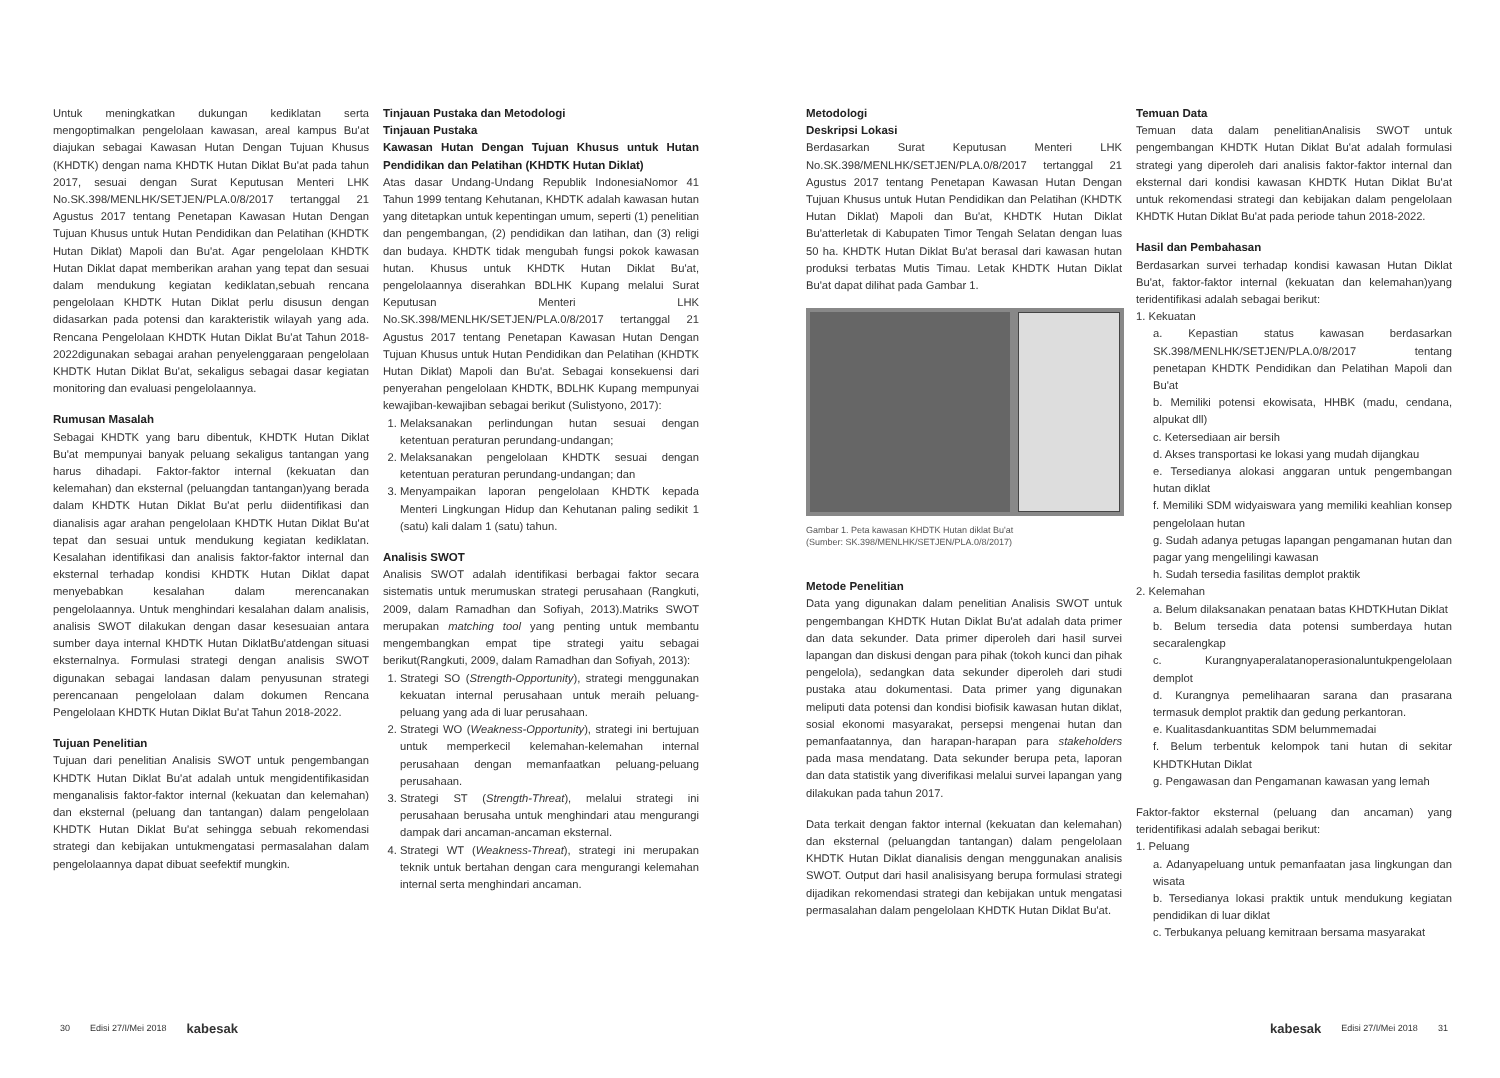Untuk meningkatkan dukungan kediklatan serta mengoptimalkan pengelolaan kawasan, areal kampus Bu'at diajukan sebagai Kawasan Hutan Dengan Tujuan Khusus (KHDTK) dengan nama KHDTK Hutan Diklat Bu'at pada tahun 2017, sesuai dengan Surat Keputusan Menteri LHK No.SK.398/MENLHK/SETJEN/PLA.0/8/2017 tertanggal 21 Agustus 2017 tentang Penetapan Kawasan Hutan Dengan Tujuan Khusus untuk Hutan Pendidikan dan Pelatihan (KHDTK Hutan Diklat) Mapoli dan Bu'at. Agar pengelolaan KHDTK Hutan Diklat dapat memberikan arahan yang tepat dan sesuai dalam mendukung kegiatan kediklatan,sebuah rencana pengelolaan KHDTK Hutan Diklat perlu disusun dengan didasarkan pada potensi dan karakteristik wilayah yang ada. Rencana Pengelolaan KHDTK Hutan Diklat Bu'at Tahun 2018-2022digunakan sebagai arahan penyelenggaraan pengelolaan KHDTK Hutan Diklat Bu'at, sekaligus sebagai dasar kegiatan monitoring dan evaluasi pengelolaannya.
Rumusan Masalah
Sebagai KHDTK yang baru dibentuk, KHDTK Hutan Diklat Bu'at mempunyai banyak peluang sekaligus tantangan yang harus dihadapi. Faktor-faktor internal (kekuatan dan kelemahan) dan eksternal (peluangdan tantangan)yang berada dalam KHDTK Hutan Diklat Bu'at perlu diidentifikasi dan dianalisis agar arahan pengelolaan KHDTK Hutan Diklat Bu'at tepat dan sesuai untuk mendukung kegiatan kediklatan. Kesalahan identifikasi dan analisis faktor-faktor internal dan eksternal terhadap kondisi KHDTK Hutan Diklat dapat menyebabkan kesalahan dalam merencanakan pengelolaannya. Untuk menghindari kesalahan dalam analisis, analisis SWOT dilakukan dengan dasar kesesuaian antara sumber daya internal KHDTK Hutan DiklatBu'atdengan situasi eksternalnya. Formulasi strategi dengan analisis SWOT digunakan sebagai landasan dalam penyusunan strategi perencanaan pengelolaan dalam dokumen Rencana Pengelolaan KHDTK Hutan Diklat Bu'at Tahun 2018-2022.
Tujuan Penelitian
Tujuan dari penelitian Analisis SWOT untuk pengembangan KHDTK Hutan Diklat Bu'at adalah untuk mengidentifikasidan menganalisis faktor-faktor internal (kekuatan dan kelemahan) dan eksternal (peluang dan tantangan) dalam pengelolaan KHDTK Hutan Diklat Bu'at sehingga sebuah rekomendasi strategi dan kebijakan untukmengatasi permasalahan dalam pengelolaannya dapat dibuat seefektif mungkin.
Tinjauan Pustaka dan Metodologi
Tinjauan Pustaka
Kawasan Hutan Dengan Tujuan Khusus untuk Hutan Pendidikan dan Pelatihan (KHDTK Hutan Diklat)
Atas dasar Undang-Undang Republik IndonesiaNomor 41 Tahun 1999 tentang Kehutanan, KHDTK adalah kawasan hutan yang ditetapkan untuk kepentingan umum, seperti (1) penelitian dan pengembangan, (2) pendidikan dan latihan, dan (3) religi dan budaya. KHDTK tidak mengubah fungsi pokok kawasan hutan. Khusus untuk KHDTK Hutan Diklat Bu'at, pengelolaannya diserahkan BDLHK Kupang melalui Surat Keputusan Menteri LHK No.SK.398/MENLHK/SETJEN/PLA.0/8/2017 tertanggal 21 Agustus 2017 tentang Penetapan Kawasan Hutan Dengan Tujuan Khusus untuk Hutan Pendidikan dan Pelatihan (KHDTK Hutan Diklat) Mapoli dan Bu'at. Sebagai konsekuensi dari penyerahan pengelolaan KHDTK, BDLHK Kupang mempunyai kewajiban-kewajiban sebagai berikut (Sulistyono, 2017):
1. Melaksanakan perlindungan hutan sesuai dengan ketentuan peraturan perundang-undangan;
2. Melaksanakan pengelolaan KHDTK sesuai dengan ketentuan peraturan perundang-undangan; dan
3. Menyampaikan laporan pengelolaan KHDTK kepada Menteri Lingkungan Hidup dan Kehutanan paling sedikit 1 (satu) kali dalam 1 (satu) tahun.
Analisis SWOT
Analisis SWOT adalah identifikasi berbagai faktor secara sistematis untuk merumuskan strategi perusahaan (Rangkuti, 2009, dalam Ramadhan dan Sofiyah, 2013).Matriks SWOT merupakan matching tool yang penting untuk membantu mengembangkan empat tipe strategi yaitu sebagai berikut(Rangkuti, 2009, dalam Ramadhan dan Sofiyah, 2013):
1. Strategi SO (Strength-Opportunity), strategi menggunakan kekuatan internal perusahaan untuk meraih peluang-peluang yang ada di luar perusahaan.
2. Strategi WO (Weakness-Opportunity), strategi ini bertujuan untuk memperkecil kelemahan-kelemahan internal perusahaan dengan memanfaatkan peluang-peluang perusahaan.
3. Strategi ST (Strength-Threat), melalui strategi ini perusahaan berusaha untuk menghindari atau mengurangi dampak dari ancaman-ancaman eksternal.
4. Strategi WT (Weakness-Threat), strategi ini merupakan teknik untuk bertahan dengan cara mengurangi kelemahan internal serta menghindari ancaman.
Metodologi
Deskripsi Lokasi
Berdasarkan Surat Keputusan Menteri LHK No.SK.398/MENLHK/SETJEN/PLA.0/8/2017 tertanggal 21 Agustus 2017 tentang Penetapan Kawasan Hutan Dengan Tujuan Khusus untuk Hutan Pendidikan dan Pelatihan (KHDTK Hutan Diklat) Mapoli dan Bu'at, KHDTK Hutan Diklat Bu'atterletak di Kabupaten Timor Tengah Selatan dengan luas 50 ha. KHDTK Hutan Diklat Bu'at berasal dari kawasan hutan produksi terbatas Mutis Timau. Letak KHDTK Hutan Diklat Bu'at dapat dilihat pada Gambar 1.
Gambar 1. Peta kawasan KHDTK Hutan diklat Bu'at
(Sumber: SK.398/MENLHK/SETJEN/PLA.0/8/2017)
Metode Penelitian
Data yang digunakan dalam penelitian Analisis SWOT untuk pengembangan KHDTK Hutan Diklat Bu'at adalah data primer dan data sekunder. Data primer diperoleh dari hasil survei lapangan dan diskusi dengan para pihak (tokoh kunci dan pihak pengelola), sedangkan data sekunder diperoleh dari studi pustaka atau dokumentasi. Data primer yang digunakan meliputi data potensi dan kondisi biofisik kawasan hutan diklat, sosial ekonomi masyarakat, persepsi mengenai hutan dan pemanfaatannya, dan harapan-harapan para stakeholders pada masa mendatang. Data sekunder berupa peta, laporan dan data statistik yang diverifikasi melalui survei lapangan yang dilakukan pada tahun 2017.
Data terkait dengan faktor internal (kekuatan dan kelemahan) dan eksternal (peluangdan tantangan) dalam pengelolaan KHDTK Hutan Diklat dianalisis dengan menggunakan analisis SWOT. Output dari hasil analisisyang berupa formulasi strategi dijadikan rekomendasi strategi dan kebijakan untuk mengatasi permasalahan dalam pengelolaan KHDTK Hutan Diklat Bu'at.
Temuan Data
Temuan data dalam penelitianAnalisis SWOT untuk pengembangan KHDTK Hutan Diklat Bu'at adalah formulasi strategi yang diperoleh dari analisis faktor-faktor internal dan eksternal dari kondisi kawasan KHDTK Hutan Diklat Bu'at untuk rekomendasi strategi dan kebijakan dalam pengelolaan KHDTK Hutan Diklat Bu'at pada periode tahun 2018-2022.
Hasil dan Pembahasan
Berdasarkan survei terhadap kondisi kawasan Hutan Diklat Bu'at, faktor-faktor internal (kekuatan dan kelemahan)yang teridentifikasi adalah sebagai berikut:
1. Kekuatan
a. Kepastian status kawasan berdasarkan SK.398/MENLHK/SETJEN/PLA.0/8/2017 tentang penetapan KHDTK Pendidikan dan Pelatihan Mapoli dan Bu'at
b. Memiliki potensi ekowisata, HHBK (madu, cendana, alpukat dll)
c. Ketersediaan air bersih
d. Akses transportasi ke lokasi yang mudah dijangkau
e. Tersedianya alokasi anggaran untuk pengembangan hutan diklat
f. Memiliki SDM widyaiswara yang memiliki keahlian konsep pengelolaan hutan
g. Sudah adanya petugas lapangan pengamanan hutan dan pagar yang mengelilingi kawasan
h. Sudah tersedia fasilitas demplot praktik
2. Kelemahan
a. Belum dilaksanakan penataan batas KHDTKHutan Diklat
b. Belum tersedia data potensi sumberdaya hutan secaralengkap
c. Kurangnyaperalatanoperasionaluntukpengelolaan demplot
d. Kurangnya pemelihaaran sarana dan prasarana termasuk demplot praktik dan gedung perkantoran.
e. Kualitasdankuantitas SDM belummemadai
f. Belum terbentuk kelompok tani hutan di sekitar KHDTKHutan Diklat
g. Pengawasan dan Pengamanan kawasan yang lemah
Faktor-faktor eksternal (peluang dan ancaman) yang teridentifikasi adalah sebagai berikut:
1. Peluang
a. Adanyapeluang untuk pemanfaatan jasa lingkungan dan wisata
b. Tersedianya lokasi praktik untuk mendukung kegiatan pendidikan di luar diklat
c. Terbukanya peluang kemitraan bersama masyarakat
30 Edisi 27/I/Mei 2018 kabesak kabesak Edisi 27/I/Mei 2018 31